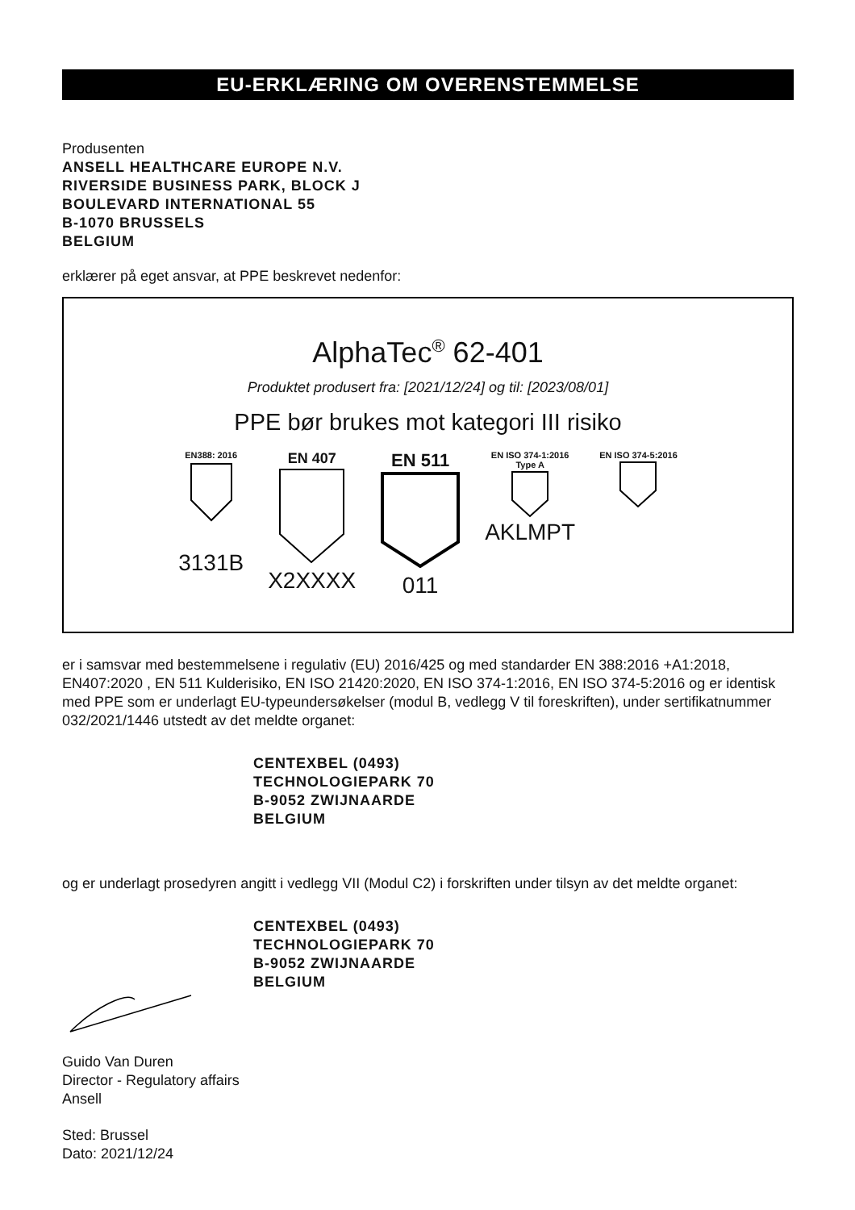EU-ERKLÆRING OM OVERENSTEMMELSE
Produsenten
ANSELL HEALTHCARE EUROPE N.V.
RIVERSIDE BUSINESS PARK, BLOCK J
BOULEVARD INTERNATIONAL 55
B-1070 BRUSSELS
BELGIUM
erklærer på eget ansvar, at PPE beskrevet nedenfor:
AlphaTec<sup>®</sup> 62-401
Produktet produsert fra: [2021/12/24] og til: [2023/08/01]
PPE bør brukes mot kategori III risiko
EN388: 2016
3131B
EN 407
X2XXXX
EN 511
011
EN ISO 374-1:2016
Type A
AKLMPT
EN ISO 374-5:2016
er i samsvar med bestemmelsene i regulativ (EU) 2016/425 og med standarder EN 388:2016 +A1:2018, EN407:2020 , EN 511 Kulderisiko, EN ISO 21420:2020, EN ISO 374-1:2016, EN ISO 374-5:2016 og er identisk med PPE som er underlagt EU-typeundersøkelser (modul B, vedlegg V til foreskriften), under sertifikatnummer 032/2021/1446 utstedt av det meldte organet:
CENTEXBEL (0493)
TECHNOLOGIEPARK 70
B-9052 ZWIJNAARDE
BELGIUM
og er underlagt prosedyren angitt i vedlegg VII (Modul C2) i forskriften under tilsyn av det meldte organet:
CENTEXBEL (0493)
TECHNOLOGIEPARK 70
B-9052 ZWIJNAARDE
BELGIUM
Guido Van Duren
Director - Regulatory affairs
Ansell
Sted: Brussel
Dato: 2021/12/24